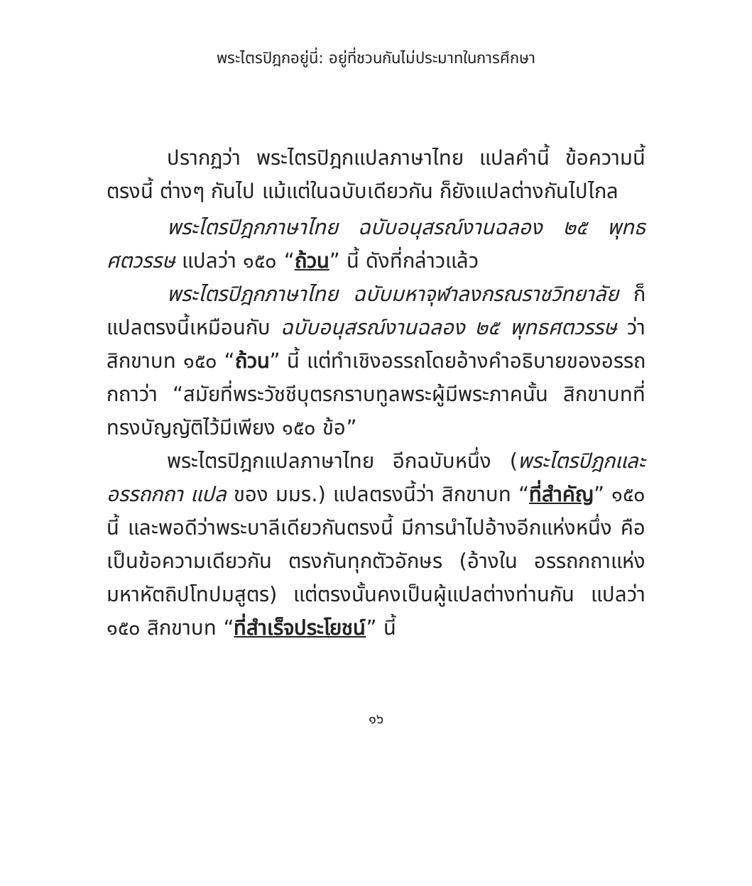พระไตรปิฎกอยู่นี่: อยู่ที่ชวนกันไม่ประมาทในการศึกษา
ปรากฏว่า พระไตรปิฎกแปลภาษาไทย แปลคำนี้ ข้อความนี้ ตรงนี้ ต่างๆ กันไป แม้แต่ในฉบับเดียวกัน ก็ยังแปลต่างกันไปไกล
พระไตรปิฎกภาษาไทย ฉบับอนุสรณ์งานฉลอง ๒๕ พุทธศตวรรษ แปลว่า ๑๕๐ “ถ้วน” นี้ ดังที่กล่าวแล้ว
พระไตรปิฎกภาษาไทย ฉบับมหาจุฬาลงกรณราชวิทยาลัย ก็แปลตรงนี้เหมือนกับ ฉบับอนุสรณ์งานฉลอง ๒๕ พุทธศตวรรษ ว่า สิกขาบท ๑๕๐ “ถ้วน” นี้ แต่ทำเชิงอรรถโดยอ้างคำอธิบายของอรรถกถาว่า “สมัยที่พระวัชชีบุตรกราบทูลพระผู้มีพระภาคนั้น สิกขาบทที่ทรงบัญญัติไว้มีเพียง ๑๕๐ ข้อ”
พระไตรปิฎกแปลภาษาไทย อีกฉบับหนึ่ง (พระไตรปิฎกและอรรถกถา แปล ของ มมร.) แปลตรงนี้ว่า สิกขาบท “ที่สำคัญ” ๑๕๐ นี้ และพอดีว่าพระบาลีเดียวกันตรงนี้ มีการนำไปอ้างอีกแห่งหนึ่ง คือเป็นข้อความเดียวกัน ตรงกันทุกตัวอักษร (อ้างใน อรรถกถาแห่งมหาหัตถิปโทปมสูตร) แต่ตรงนั้นคงเป็นผู้แปลต่างท่านกัน แปลว่า ๑๕๐ สิกขาบท “ที่สำเร็จประโยชน์” นี้
๑๖